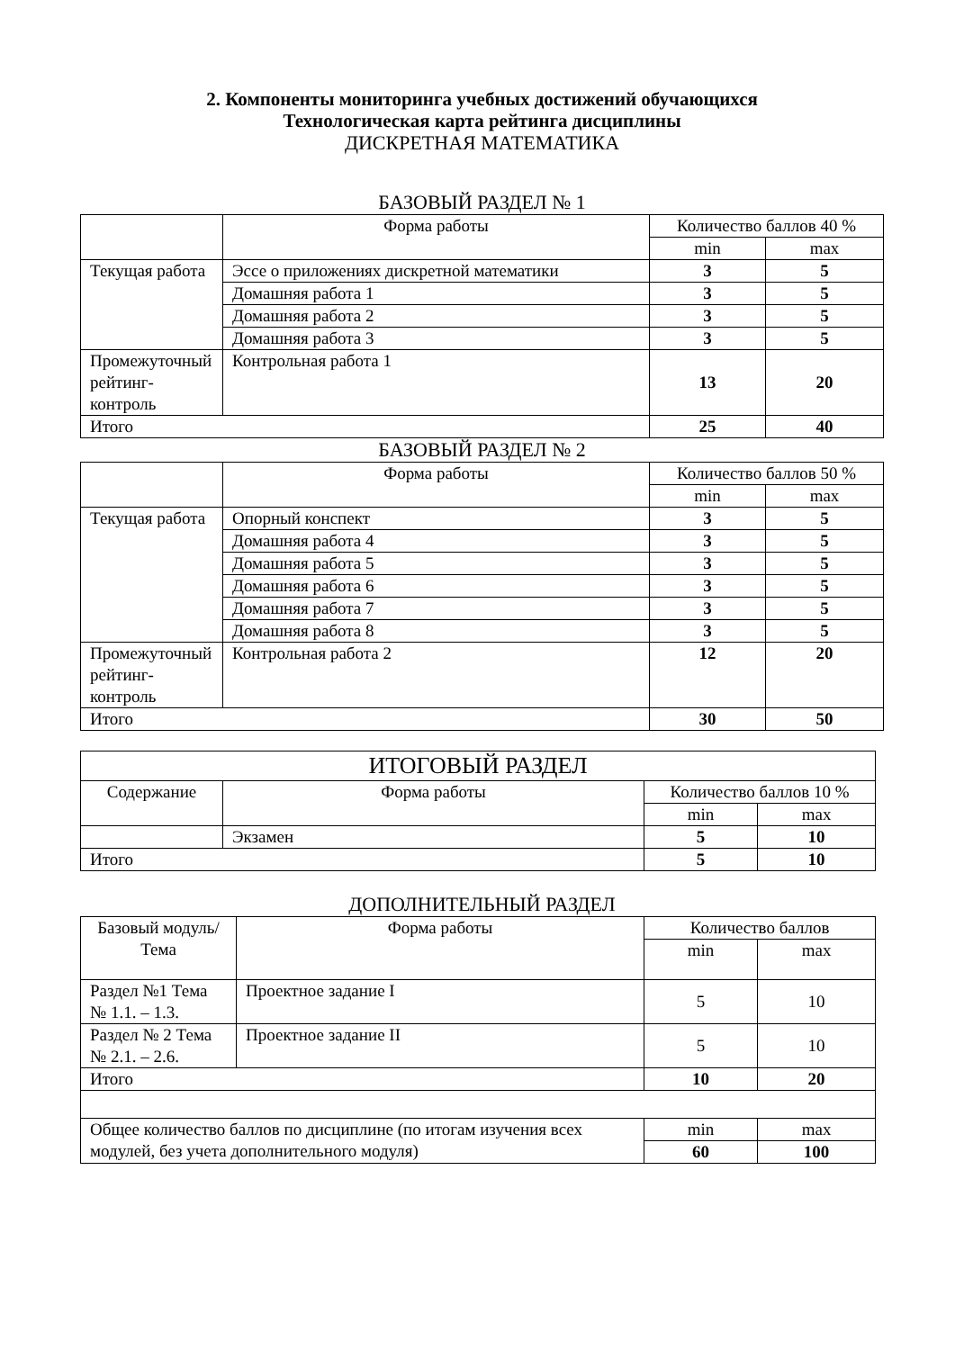2. Компоненты мониторинга учебных достижений обучающихся
Технологическая карта рейтинга дисциплины
ДИСКРЕТНАЯ МАТЕМАТИКА
БАЗОВЫЙ РАЗДЕЛ № 1
| | Форма работы | Количество баллов 40 % | |
| --- | --- | --- | --- |
| | | min | max |
| Текущая работа | Эссе о приложениях дискретной математики | 3 | 5 |
| | Домашняя работа 1 | 3 | 5 |
| | Домашняя работа 2 | 3 | 5 |
| | Домашняя работа 3 | 3 | 5 |
| Промежуточный рейтинг-контроль | Контрольная работа 1 | 13 | 20 |
| Итого | | 25 | 40 |
БАЗОВЫЙ РАЗДЕЛ № 2
| | Форма работы | Количество баллов 50 % | |
| --- | --- | --- | --- |
| | | min | max |
| Текущая работа | Опорный конспект | 3 | 5 |
| | Домашняя работа 4 | 3 | 5 |
| | Домашняя работа 5 | 3 | 5 |
| | Домашняя работа 6 | 3 | 5 |
| | Домашняя работа 7 | 3 | 5 |
| | Домашняя работа 8 | 3 | 5 |
| Промежуточный рейтинг-контроль | Контрольная работа 2 | 12 | 20 |
| Итого | | 30 | 50 |
| ИТОГОВЫЙ РАЗДЕЛ | | | |
| --- | --- | --- | --- |
| Содержание | Форма работы | Количество баллов 10 % | |
| | | min | max |
| | Экзамен | 5 | 10 |
| Итого | | 5 | 10 |
ДОПОЛНИТЕЛЬНЫЙ РАЗДЕЛ
| Базовый модуль/ Тема | Форма работы | Количество баллов | |
| --- | --- | --- | --- |
| | | min | max |
| Раздел №1 Тема № 1.1. – 1.3. | Проектное задание I | 5 | 10 |
| Раздел № 2 Тема № 2.1. – 2.6. | Проектное задание II | 5 | 10 |
| Итого | | 10 | 20 |
| Общее количество баллов по дисциплине (по итогам изучения всех модулей, без учета дополнительного модуля) | | min | max |
| | | 60 | 100 |